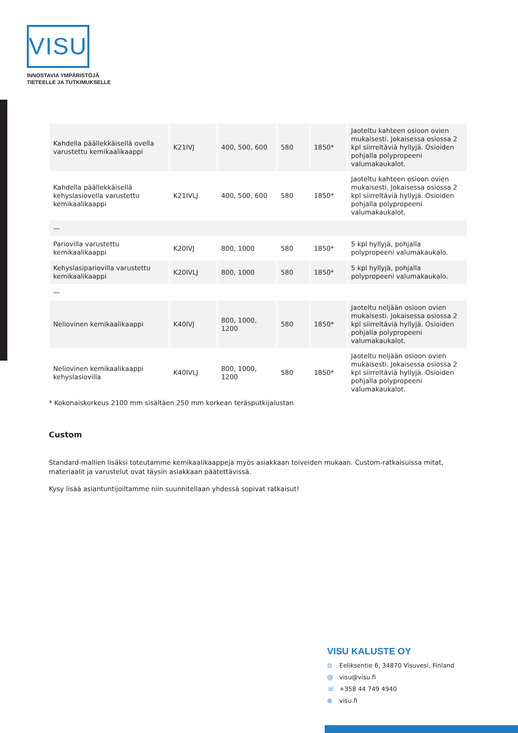VISU
INNOSTAVIA YMPÄRISTÖJÄ
TIETEELLE JA TUTKIMUKSELLE
| Kahdella päällekkäisellä ovella varustettu kemikaalikaappi | K21IVJ | 400, 500, 600 | 580 | 1850* | Jaoteltu kahteen osioon ovien mukaisesti. Jokaisessa osiossa 2 kpl siirreltäviä hyllyjä. Osioiden pohjalla polypropeeni valumakaukalot. |
| Kahdella päällekkäisellä kehyslasiovella varustettu kemikaalikaappi | K21IVLJ | 400, 500, 600 | 580 | 1850* | Jaoteltu kahteen osioon ovien mukaisesti. Jokaisessa osiossa 2 kpl siirreltäviä hyllyjä. Osioiden pohjalla polypropeeni valumakaukalot. |
| — | | | | | |
| Pariovilla varustettu kemikaalikaappi | K20IVJ | 800, 1000 | 580 | 1850* | 5 kpl hyllyjä, pohjalla polypropeeni valumakaukalo. |
| Kehyslasipariovilla varustettu kemikaalikaappi | K20IVLJ | 800, 1000 | 580 | 1850* | 5 kpl hyllyjä, pohjalla polypropeeni valumakaukalo. |
| — | | | | | |
| Neliovinen kemikaalikaappi | K40IVJ | 800, 1000, 1200 | 580 | 1850* | Jaoteltu neljään osioon ovien mukaisesti. Jokaisessa osiossa 2 kpl siirreltäviä hyllyjä. Osioiden pohjalla polypropeeni valumakaukalot. |
| Neliovinen kemikaalikaappi kehyslasiovilla | K40IVLJ | 800, 1000, 1200 | 580 | 1850* | Jaoteltu neljään osioon ovien mukaisesti. Jokaisessa osiossa 2 kpl siirreltäviä hyllyjä. Osioiden pohjalla polypropeeni valumakaukalot. |
* Kokonaiskorkeus 2100 mm sisältäen 250 mm korkean teräsputkijalustan
Custom
Standard-mallien lisäksi toteutamme kemikaalikaappeja myös asiakkaan toiveiden mukaan. Custom-ratkaisuissa mitat, materiaalit ja varustelut ovat täysin asiakkaan päätettävissä.
Kysy lisää asiantuntijoiltamme niin suunnitellaan yhdessä sopivat ratkaisut!
VISU KALUSTE OY
⊙ Eeliksentie 6, 34870 Visuvesi, Finland
@ visu@visu.fi
☏ +358 44 749 4940
⊕ visu.fi